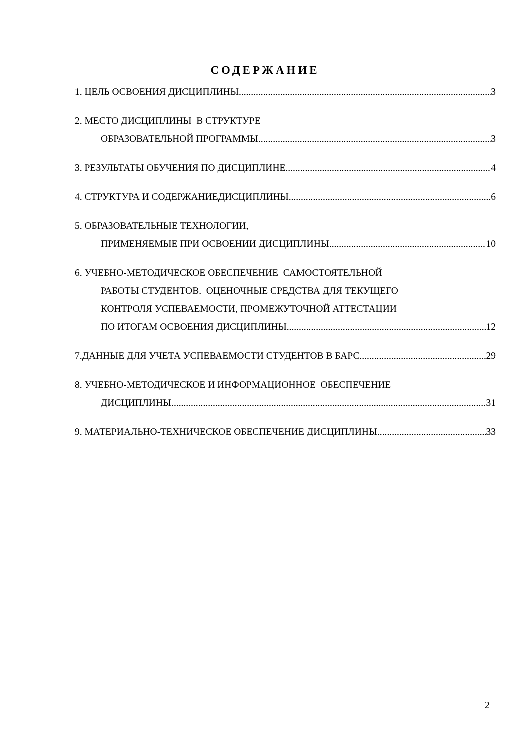СОДЕРЖАНИЕ
1. ЦЕЛЬ ОСВОЕНИЯ ДИСЦИПЛИНЫ 3
2. МЕСТО ДИСЦИПЛИНЫ В СТРУКТУРЕ
ОБРАЗОВАТЕЛЬНОЙ ПРОГРАММЫ 3
3. РЕЗУЛЬТАТЫ ОБУЧЕНИЯ ПО ДИСЦИПЛИНЕ 4
4. СТРУКТУРА И СОДЕРЖАНИЕДИСЦИПЛИНЫ 6
5. ОБРАЗОВАТЕЛЬНЫЕ ТЕХНОЛОГИИ,
ПРИМЕНЯЕМЫЕ ПРИ ОСВОЕНИИ ДИСЦИПЛИНЫ 10
6. УЧЕБНО-МЕТОДИЧЕСКОЕ ОБЕСПЕЧЕНИЕ САМОСТОЯТЕЛЬНОЙ
РАБОТЫ СТУДЕНТОВ. ОЦЕНОЧНЫЕ СРЕДСТВА ДЛЯ ТЕКУЩЕГО
КОНТРОЛЯ УСПЕВАЕМОСТИ, ПРОМЕЖУТОЧНОЙ АТТЕСТАЦИИ
ПО ИТОГАМ ОСВОЕНИЯ ДИСЦИПЛИНЫ 12
7.ДАННЫЕ ДЛЯ УЧЕТА УСПЕВАЕМОСТИ СТУДЕНТОВ В БАРС 29
8. УЧЕБНО-МЕТОДИЧЕСКОЕ И ИНФОРМАЦИОННОЕ ОБЕСПЕЧЕНИЕ
ДИСЦИПЛИНЫ 31
9. МАТЕРИАЛЬНО-ТЕХНИЧЕСКОЕ ОБЕСПЕЧЕНИЕ ДИСЦИПЛИНЫ 33
2